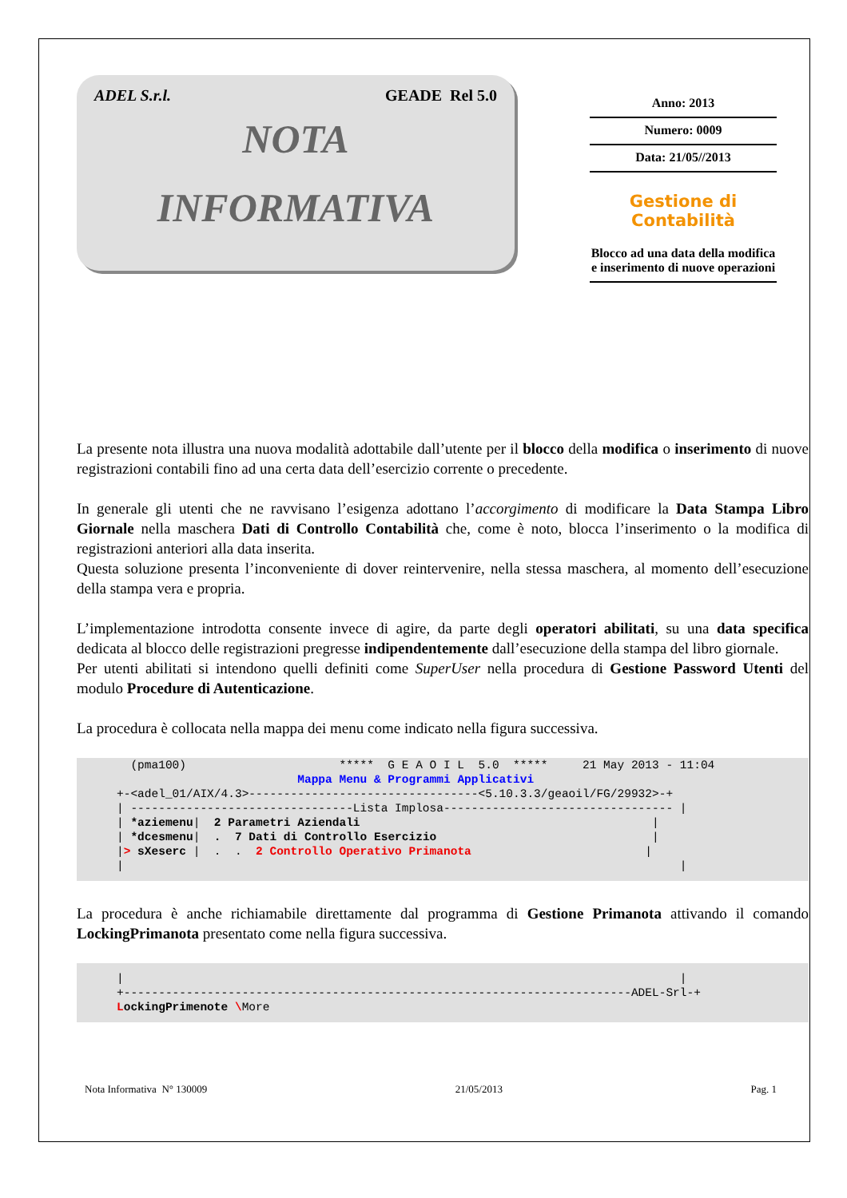ADEL S.r.l. GEADE Rel 5.0
NOTA
INFORMATIVA
Anno: 2013
Numero: 0009
Data: 21/05//2013
Gestione di
Contabilità
Blocco ad una data della modifica e inserimento di nuove operazioni
La presente nota illustra una nuova modalità adottabile dall’utente per il blocco della modifica o inserimento di nuove registrazioni contabili fino ad una certa data dell’esercizio corrente o precedente.
In generale gli utenti che ne ravvisano l’esigenza adottano l’accorgimento di modificare la Data Stampa Libro Giornale nella maschera Dati di Controllo Contabilità che, come è noto, blocca l’inserimento o la modifica di registrazioni anteriori alla data inserita.
Questa soluzione presenta l’inconveniente di dover reintervenire, nella stessa maschera, al momento dell’esecuzione della stampa vera e propria.
L’implementazione introdotta consente invece di agire, da parte degli operatori abilitati, su una data specifica dedicata al blocco delle registrazioni pregresse indipendentemente dall’esecuzione della stampa del libro giornale.
Per utenti abilitati si intendono quelli definiti come SuperUser nella procedura di Gestione Password Utenti del modulo Procedure di Autenticazione.
La procedura è collocata nella mappa dei menu come indicato nella figura successiva.
(pma100) ***** G E A O I L 5.0 ***** 21 May 2013 - 11:04 Mappa Menu & Programmi Applicativi +-<adel_01/AIX/4.3>---------------------------------<5.10.3.3/geaoil/FG/29932>-+ | --------------------------------Lista Implosa--------------------------------- | | *aziemenu| 2 Parametri Aziendali | | *dcesmenu| . 7 Dati di Controllo Esercizio | |> sXeserc | . . 2 Controllo Operativo Primanota | | |
La procedura è anche richiamabile direttamente dal programma di Gestione Primanota attivando il comando LockingPrimanota presentato come nella figura successiva.
| | +-------------------------------------------------------------------------ADEL-Srl-+ LockingPrimenote \More
Nota Informativa N° 130009 21/05/2013 Pag. 1